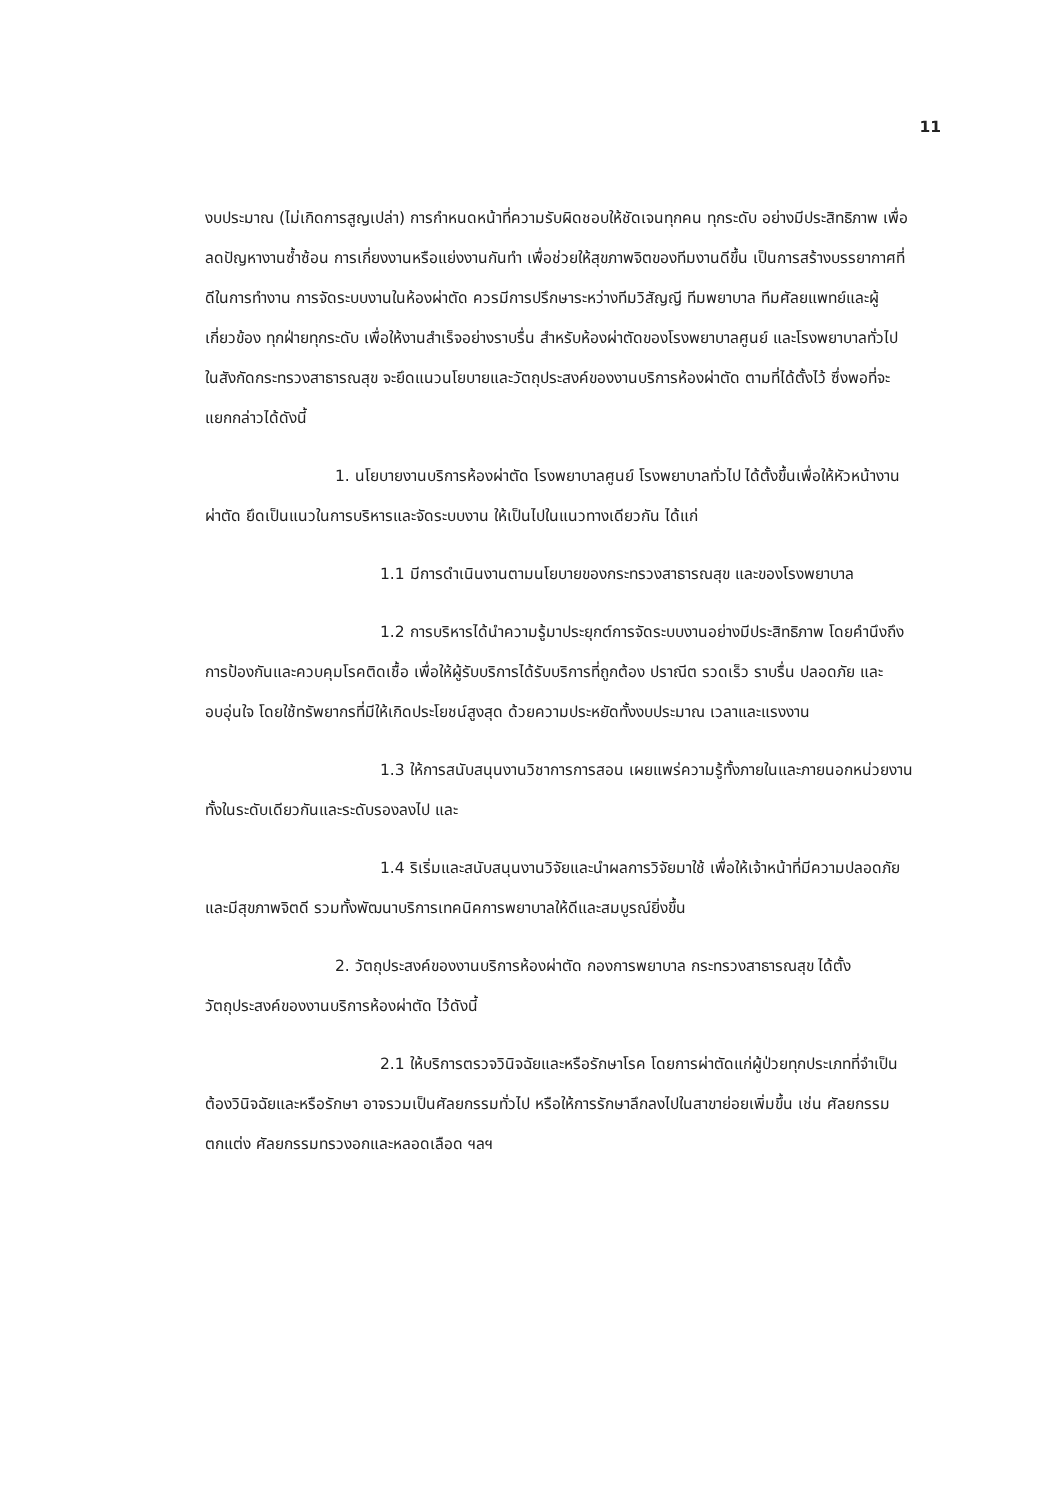11
งบประมาณ (ไม่เกิดการสูญเปล่า) การกำหนดหน้าที่ความรับผิดชอบให้ชัดเจนทุกคน ทุกระดับ อย่างมีประสิทธิภาพ เพื่อลดปัญหางานซ้ำซ้อน การเกี่ยงงานหรือแย่งงานกันทำ เพื่อช่วยให้สุขภาพจิตของทีมงานดีขึ้น เป็นการสร้างบรรยากาศที่ดีในการทำงาน การจัดระบบงานในห้องผ่าตัด ควรมีการปรึกษาระหว่างทีมวิสัญญี ทีมพยาบาล ทีมศัลยแพทย์และผู้เกี่ยวข้อง ทุกฝ่ายทุกระดับ เพื่อให้งานสำเร็จอย่างราบรื่น สำหรับห้องผ่าตัดของโรงพยาบาลศูนย์ และโรงพยาบาลทั่วไป ในสังกัดกระทรวงสาธารณสุข จะยึดแนวนโยบายและวัตถุประสงค์ของงานบริการห้องผ่าตัด ตามที่ได้ตั้งไว้ ซึ่งพอที่จะแยกกล่าวได้ดังนี้
1. นโยบายงานบริการห้องผ่าตัด โรงพยาบาลศูนย์ โรงพยาบาลทั่วไป ได้ตั้งขึ้นเพื่อให้หัวหน้างานผ่าตัด ยึดเป็นแนวในการบริหารและจัดระบบงาน ให้เป็นไปในแนวทางเดียวกัน ได้แก่
1.1 มีการดำเนินงานตามนโยบายของกระทรวงสาธารณสุข และของโรงพยาบาล
1.2 การบริหารได้นำความรู้มาประยุกต์การจัดระบบงานอย่างมีประสิทธิภาพ โดยคำนึงถึงการป้องกันและควบคุมโรคติดเชื้อ เพื่อให้ผู้รับบริการได้รับบริการที่ถูกต้อง ปราณีต รวดเร็ว ราบรื่น ปลอดภัย และอบอุ่นใจ โดยใช้ทรัพยากรที่มีให้เกิดประโยชน์สูงสุด ด้วยความประหยัดทั้งงบประมาณ เวลาและแรงงาน
1.3 ให้การสนับสนุนงานวิชาการการสอน เผยแพร่ความรู้ทั้งภายในและภายนอกหน่วยงาน ทั้งในระดับเดียวกันและระดับรองลงไป และ
1.4 ริเริ่มและสนับสนุนงานวิจัยและนำผลการวิจัยมาใช้ เพื่อให้เจ้าหน้าที่มีความปลอดภัยและมีสุขภาพจิตดี รวมทั้งพัฒนาบริการเทคนิคการพยาบาลให้ดีและสมบูรณ์ยิ่งขึ้น
2. วัตถุประสงค์ของงานบริการห้องผ่าตัด กองการพยาบาล กระทรวงสาธารณสุข ได้ตั้งวัตถุประสงค์ของงานบริการห้องผ่าตัด ไว้ดังนี้
2.1 ให้บริการตรวจวินิจฉัยและหรือรักษาโรค โดยการผ่าตัดแก่ผู้ป่วยทุกประเภทที่จำเป็นต้องวินิจฉัยและหรือรักษา อาจรวมเป็นศัลยกรรมทั่วไป หรือให้การรักษาลึกลงไปในสาขาย่อยเพิ่มขึ้น เช่น ศัลยกรรมตกแต่ง ศัลยกรรมทรวงอกและหลอดเลือด ฯลฯ